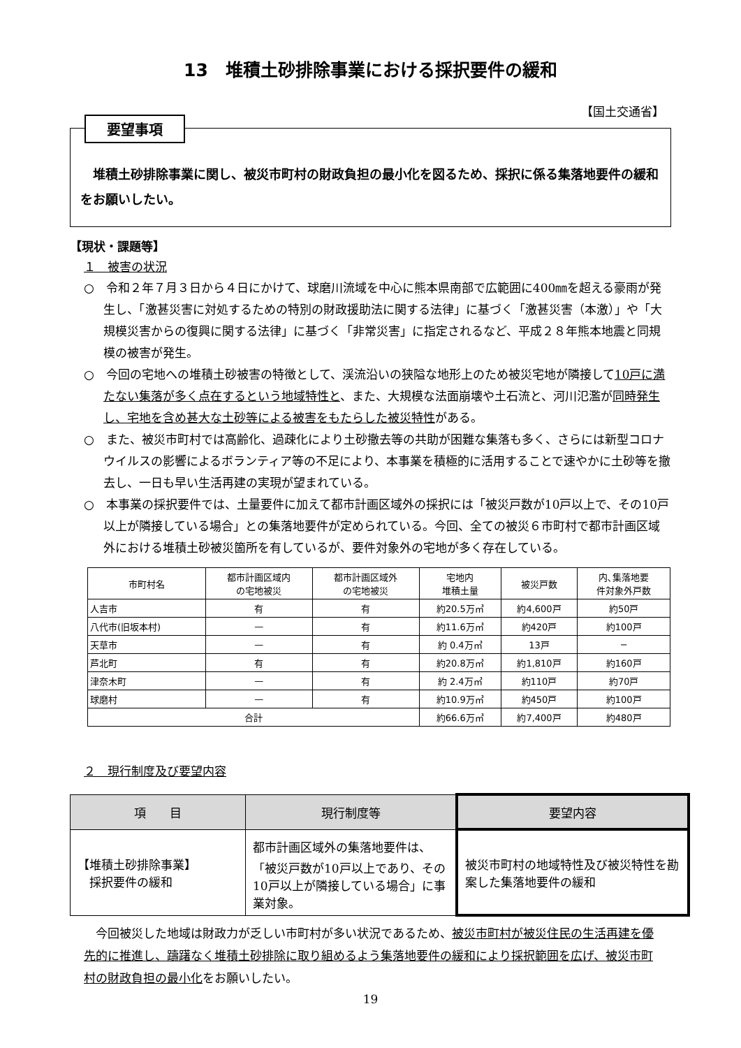13　堆積土砂排除事業における採択要件の緩和
【国土交通省】
要望事項
堆積土砂排除事業に関し、被災市町村の財政負担の最小化を図るため、採択に係る集落地要件の緩和をお願いしたい。
【現状・課題等】
１　被害の状況
○　令和２年７月３日から４日にかけて、球磨川流域を中心に熊本県南部で広範囲に400㎜を超える豪雨が発生し、「激甚災害に対処するための特別の財政援助法に関する法律」に基づく「激甚災害（本激）」や「大規模災害からの復興に関する法律」に基づく「非常災害」に指定されるなど、平成２８年熊本地震と同規模の被害が発生。
○　今回の宅地への堆積土砂被害の特徴として、渓流沿いの狭隘な地形上のため被災宅地が隣接して10戸に満たない集落が多く点在するという地域特性と、また、大規模な法面崩壊や土石流と、河川氾濫が同時発生し、宅地を含め甚大な土砂等による被害をもたらした被災特性がある。
○　また、被災市町村では高齢化、過疎化により土砂撤去等の共助が困難な集落も多く、さらには新型コロナウイルスの影響によるボランティア等の不足により、本事業を積極的に活用することで速やかに土砂等を撤去し、一日も早い生活再建の実現が望まれている。
○　本事業の採択要件では、土量要件に加えて都市計画区域外の採択には「被災戸数が10戸以上で、その10戸以上が隣接している場合」との集落地要件が定められている。今回、全ての被災６市町村で都市計画区域外における堆積土砂被災箇所を有しているが、要件対象外の宅地が多く存在している。
| 市町村名 | 都市計画区域内 の宅地被災 | 都市計画区域外 の宅地被災 | 宅地内 堆積土量 | 被災戸数 | 内､集落地要 件対象外戸数 |
| --- | --- | --- | --- | --- | --- |
| 人吉市 | 有 | 有 | 約20.5万㎥ | 約4,600戸 | 約50戸 |
| 八代市(旧坂本村) | — | 有 | 約11.6万㎥ | 約420戸 | 約100戸 |
| 天草市 | — | 有 | 約 0.4万㎥ | 13戸 | − |
| 芦北町 | 有 | 有 | 約20.8万㎥ | 約1,810戸 | 約160戸 |
| 津奈木町 | — | 有 | 約 2.4万㎥ | 約110戸 | 約70戸 |
| 球磨村 | — | 有 | 約10.9万㎥ | 約450戸 | 約100戸 |
| 合計 | | | 約66.6万㎥ | 約7,400戸 | 約480戸 |
２　現行制度及び要望内容
| 項 目 | 現行制度等 | 要望内容 |
| --- | --- | --- |
| 【堆積土砂排除事業】 採択要件の緩和 | 都市計画区域外の集落地要件は、「被災戸数が10戸以上であり、その10戸以上が隣接している場合」に事業対象。 | 被災市町村の地域特性及び被災特性を勘案した集落地要件の緩和 |
今回被災した地域は財政力が乏しい市町村が多い状況であるため、被災市町村が被災住民の生活再建を優先的に推進し、躊躇なく堆積土砂排除に取り組めるよう集落地要件の緩和により採択範囲を広げ、被災市町村の財政負担の最小化をお願いしたい。
19